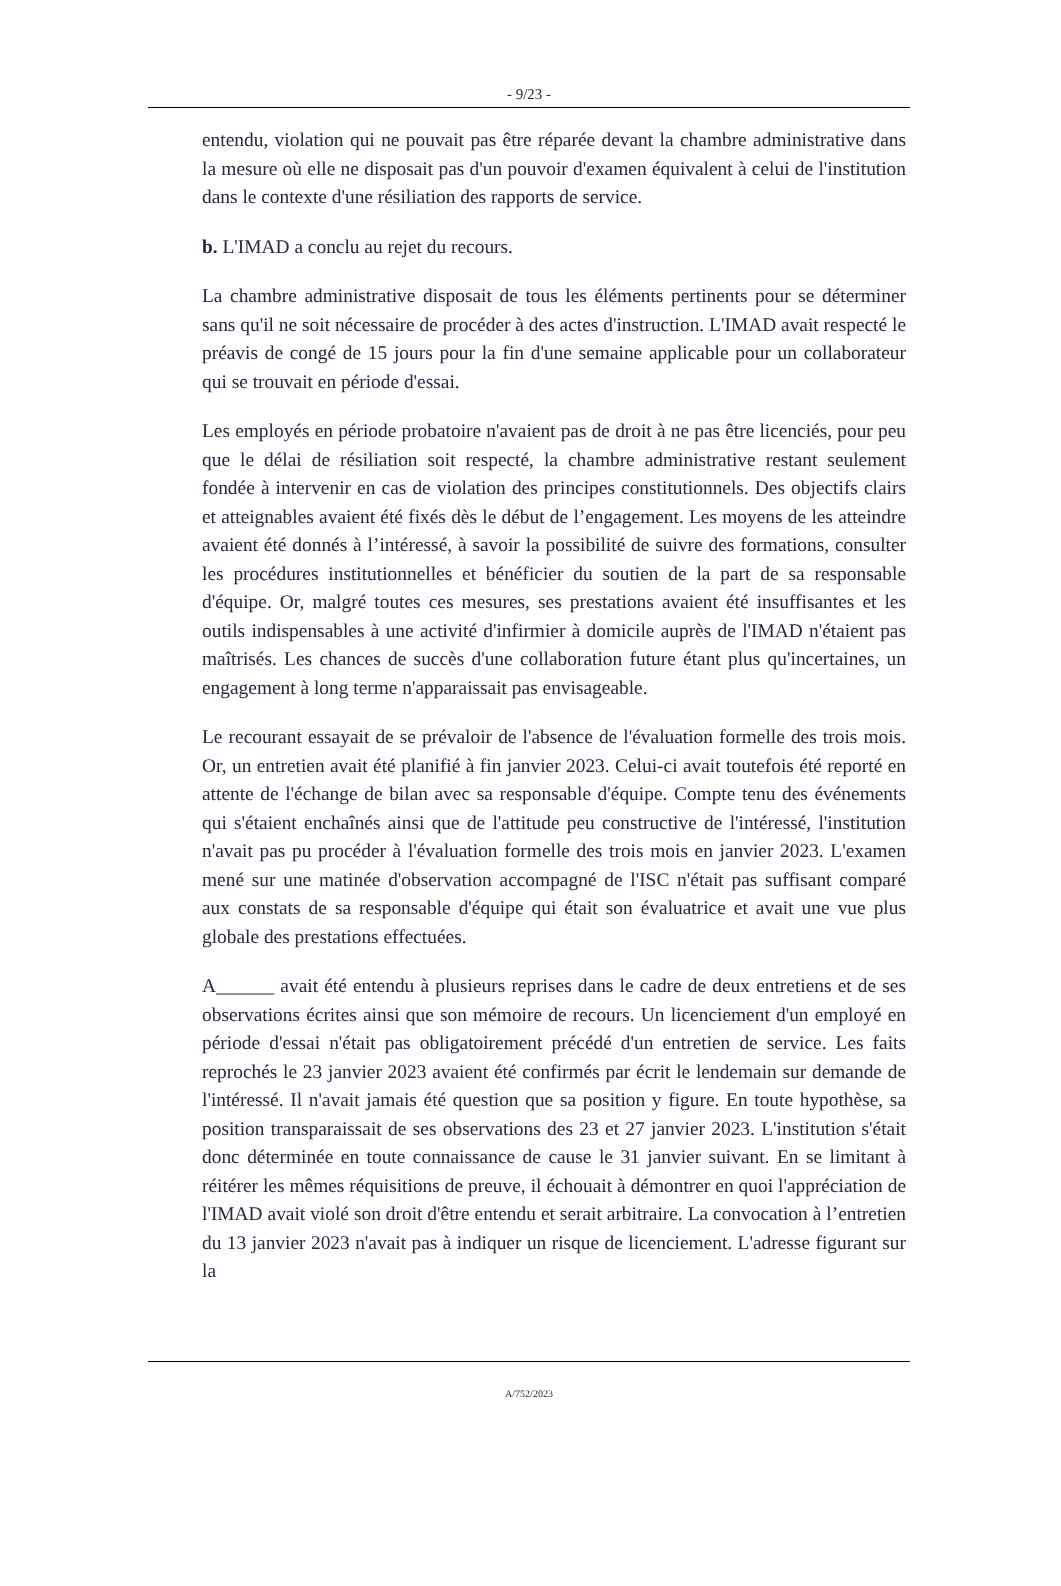- 9/23 -
entendu, violation qui ne pouvait pas être réparée devant la chambre administrative dans la mesure où elle ne disposait pas d'un pouvoir d'examen équivalent à celui de l'institution dans le contexte d'une résiliation des rapports de service.
b. L'IMAD a conclu au rejet du recours.
La chambre administrative disposait de tous les éléments pertinents pour se déterminer sans qu'il ne soit nécessaire de procéder à des actes d'instruction. L'IMAD avait respecté le préavis de congé de 15 jours pour la fin d'une semaine applicable pour un collaborateur qui se trouvait en période d'essai.
Les employés en période probatoire n'avaient pas de droit à ne pas être licenciés, pour peu que le délai de résiliation soit respecté, la chambre administrative restant seulement fondée à intervenir en cas de violation des principes constitutionnels. Des objectifs clairs et atteignables avaient été fixés dès le début de l’engagement. Les moyens de les atteindre avaient été donnés à l’intéressé, à savoir la possibilité de suivre des formations, consulter les procédures institutionnelles et bénéficier du soutien de la part de sa responsable d'équipe. Or, malgré toutes ces mesures, ses prestations avaient été insuffisantes et les outils indispensables à une activité d'infirmier à domicile auprès de l'IMAD n'étaient pas maîtrisés. Les chances de succès d'une collaboration future étant plus qu'incertaines, un engagement à long terme n'apparaissait pas envisageable.
Le recourant essayait de se prévaloir de l'absence de l'évaluation formelle des trois mois. Or, un entretien avait été planifié à fin janvier 2023. Celui-ci avait toutefois été reporté en attente de l'échange de bilan avec sa responsable d'équipe. Compte tenu des événements qui s'étaient enchaînés ainsi que de l'attitude peu constructive de l'intéressé, l'institution n'avait pas pu procéder à l'évaluation formelle des trois mois en janvier 2023. L'examen mené sur une matinée d'observation accompagné de l'ISC n'était pas suffisant comparé aux constats de sa responsable d'équipe qui était son évaluatrice et avait une vue plus globale des prestations effectuées.
A______ avait été entendu à plusieurs reprises dans le cadre de deux entretiens et de ses observations écrites ainsi que son mémoire de recours. Un licenciement d'un employé en période d'essai n'était pas obligatoirement précédé d'un entretien de service. Les faits reprochés le 23 janvier 2023 avaient été confirmés par écrit le lendemain sur demande de l'intéressé. Il n'avait jamais été question que sa position y figure. En toute hypothèse, sa position transparaissait de ses observations des 23 et 27 janvier 2023. L'institution s'était donc déterminée en toute connaissance de cause le 31 janvier suivant. En se limitant à réitérer les mêmes réquisitions de preuve, il échouait à démontrer en quoi l'appréciation de l'IMAD avait violé son droit d'être entendu et serait arbitraire. La convocation à l’entretien du 13 janvier 2023 n'avait pas à indiquer un risque de licenciement. L'adresse figurant sur la
A/752/2023